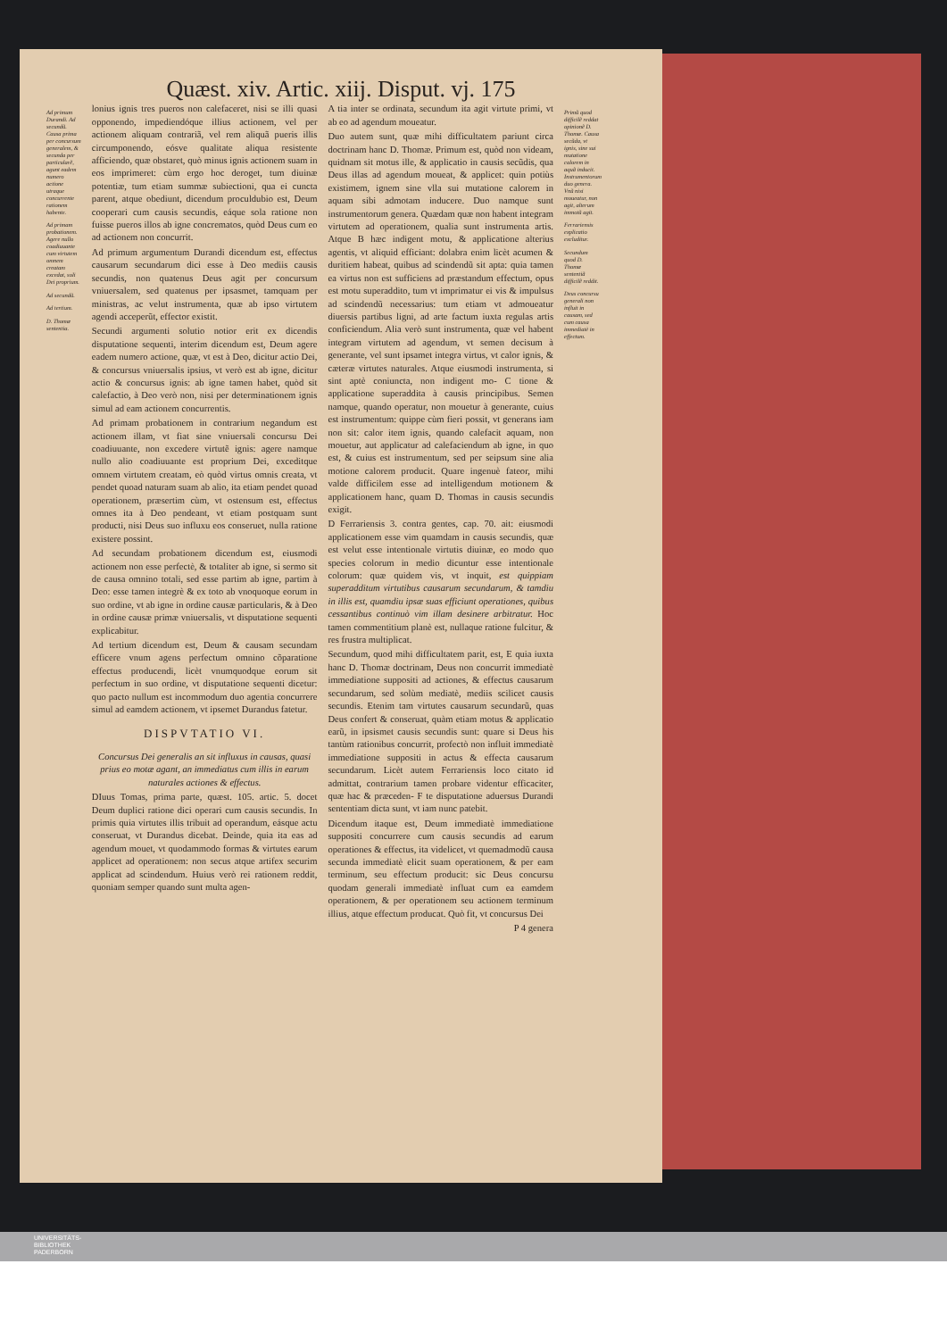Quæst. xiv. Artic. xiij. Disput. vj. 175
Ad primum Durandi. Ad secundũ. Causa prima per concursum generalem, & secunda per particularẽ, agunt eadem numero actione utraque concurrente rationem habente.
Ad primam probationem. Agere nullo coadiuuante cum virtutem omnem creatam excedat, soli Dei proprium.
Ad secundũ.
Ad tertium.
D. Thomæ sententia.
lonius ignis tres pueros non calefaceret, nisi se illi quasi opponendo, impediendóque illius actionem, vel per actionem aliquam contrariã, vel rem aliquã pueris illis circumponendo, eósve qualitate aliqua resistente afficiendo, quæ obstaret, quò minus ignis actionem suam in eos imprimeret: cùm ergo hoc deroget, tum diuinæ potentiæ, tum etiam summæ subiectioni, qua ei cuncta parent, atque obediunt, dicendum proculdubio est, Deum cooperari cum causis secundis, eáque sola ratione non fuisse pueros illos ab igne concrematos, quòd Deus cum eo ad actionem non concurrit.
Ad primum argumentum Durandi dicendum est, effectus causarum secundarum dici esse à Deo mediis causis secundis, non quatenus Deus agit per concursum vniuersalem, sed quatenus per ipsasmet, tamquam per ministras, ac velut instrumenta, quæ ab ipso virtutem agendi acceperũt, effector existit.
Secundi argumenti solutio notior erit ex dicendis disputatione sequenti, interim dicendum est, Deum agere eadem numero actione, quæ, vt est à Deo, dicitur actio Dei, & concursus vniuersalis ipsius, vt verò est ab igne, dicitur actio & concursus ignis: ab igne tamen habet, quòd sit calefactio, à Deo verò non, nisi per determinationem ignis simul ad eam actionem concurrentis.
Ad primam probationem in contrarium negandum est actionem illam, vt fiat sine vniuersali concursu Dei coadiuuante, non excedere virtutẽ ignis: agere namque nullo alio coadiuuante est proprium Dei, exceditque omnem virtutem creatam, eò quòd virtus omnis creata, vt pendet quoad naturam suam ab alio, ita etiam pendet quoad operationem, præsertim cùm, vt ostensum est, effectus omnes ita à Deo pendeant, vt etiam postquam sunt producti, nisi Deus suo influxu eos conseruet, nulla ratione existere possint.
Ad secundam probationem dicendum est, eiusmodi actionem non esse perfectè, & totaliter ab igne, si sermo sit de causa omnino totali, sed esse partim ab igne, partim à Deo: esse tamen integrè & ex toto ab vnoquoque eorum in suo ordine, vt ab igne in ordine causæ particularis, & à Deo in ordine causæ primæ vniuersalis, vt disputatione sequenti explicabitur.
Ad tertium dicendum est, Deum & causam secundam efficere vnum agens perfectum omnino cõparatione effectus producendi, licèt vnumquodque eorum sit perfectum in suo ordine, vt disputatione sequenti dicetur: quo pacto nullum est incommodum duo agentia concurrere simul ad eamdem actionem, vt ipsemet Durandus fatetur.
DISPVTATIO VI.
Concursus Dei generalis an sit influxus in causas, quasi prius eo motæ agant, an immediatus cum illis in earum naturales actiones & effectus.
DIuus Tomas, prima parte, quæst. 105. artic. 5. docet Deum duplici ratione dici operari cum causis secundis. In primis quia virtutes illis tribuit ad operandum, eásque actu conseruat, vt Durandus dicebat. Deinde, quia ita eas ad agendum mouet, vt quodammodo formas & virtutes earum applicet ad operationem: non secus atque artifex securim applicat ad scindendum. Huius verò rei rationem reddit, quoniam semper quando sunt multa agen-
A tia inter se ordinata, secundum ita agit virtute primi, vt ab eo ad agendum moueatur.
Duo autem sunt, quæ mihi difficultatem pariunt circa doctrinam hanc D. Thomæ. Primum est, quòd non videam, quidnam sit motus ille, & applicatio in causis secũdis, qua Deus illas ad agendum moueat, & applicet: quin potiùs existimem, ignem sine vlla sui mutatione calorem in aquam sibi admotam inducere. Duo namque sunt instrumentorum genera. Quædam quæ non habent integram virtutem ad operationem, qualia sunt instrumenta artis. Atque B hæc indigent motu, & applicatione alterius agentis, vt aliquid efficiant: dolabra enim licèt acumen & duritiem habeat, quibus ad scindendũ sit apta: quia tamen ea virtus non est sufficiens ad præstandum effectum, opus est motu superaddito, tum vt imprimatur ei vis & impulsus ad scindendũ necessarius: tum etiam vt admoueatur diuersis partibus ligni, ad arte factum iuxta regulas artis conficiendum. Alia verò sunt instrumenta, quæ vel habent integram virtutem ad agendum, vt semen decisum à generante, vel sunt ipsamet integra virtus, vt calor ignis, & cæteræ virtutes naturales. Atque eiusmodi instrumenta, si sint aptè coniuncta, non indigent mo- C tione & applicatione superaddita à causis principibus. Semen namque, quando operatur, non mouetur à generante, cuius est instrumentum: quippe cùm fieri possit, vt generans iam non sit: calor item ignis, quando calefacit aquam, non mouetur, aut applicatur ad calefaciendum ab igne, in quo est, & cuius est instrumentum, sed per seipsum sine alia motione calorem producit. Quare ingenuè fateor, mihi valde difficilem esse ad intelligendum motionem & applicationem hanc, quam D. Thomas in causis secundis exigit.
D Ferrariensis 3. contra gentes, cap. 70. ait: eiusmodi applicationem esse vim quamdam in causis secundis, quæ est velut esse intentionale virtutis diuinæ, eo modo quo species colorum in medio dicuntur esse intentionale colorum: quæ quidem vis, vt inquit, est quippiam superadditum virtutibus causarum secundarum, & tamdiu in illis est, quamdiu ipsæ suas efficiunt operationes, quibus cessantibus continuò vim illam desinere arbitratur. Hoc tamen commentitium planè est, nullaque ratione fulcitur, & res frustra multiplicat.
Secundum, quod mihi difficultatem parit, est, E quia iuxta hanc D. Thomæ doctrinam, Deus non concurrit immediatè immediatione suppositi ad actiones, & effectus causarum secundarum, sed solùm mediatè, mediis scilicet causis secundis. Etenim tam virtutes causarum secundarũ, quas Deus confert & conseruat, quàm etiam motus & applicatio earũ, in ipsismet causis secundis sunt: quare si Deus his tantùm rationibus concurrit, profectò non influit immediatè immediatione suppositi in actus & effecta causarum secundarum. Licèt autem Ferrariensis loco citato id admittat, contrarium tamen probare videntur efficaciter, quæ hac & præceden- F te disputatione aduersus Durandi sententiam dicta sunt, vt iam nunc patebit.
Dicendum itaque est, Deum immediatè immediatione suppositi concurrere cum causis secundis ad earum operationes & effectus, ita videlicet, vt quemadmodũ causa secunda immediatè elicit suam operationem, & per eam terminum, seu effectum producit: sic Deus concursu quodam generali immediatè influat cum ea eamdem operationem, & per operationem seu actionem terminum illius, atque effectum producat. Quò fit, vt concursus Dei
P 4 genera
Primũ quod difficilẽ reddat opinionẽ D. Thomæ. Causa secũda, vt ignis, sine sui mutatione calorem in aquã inducit. Instrumentorum duo genera. Vnũ nisi moueatur, non agit, alterum immotũ agit.
Ferrariensis explicatio excluditur.
Secundum quod D. Thomæ sententiã difficilẽ reddit.
Deus concursu generali non influit in causam, sed cum causa immediatè in effectum.
UNIVERSITÄTS-
BIBLIOTHEK
PADERBORN